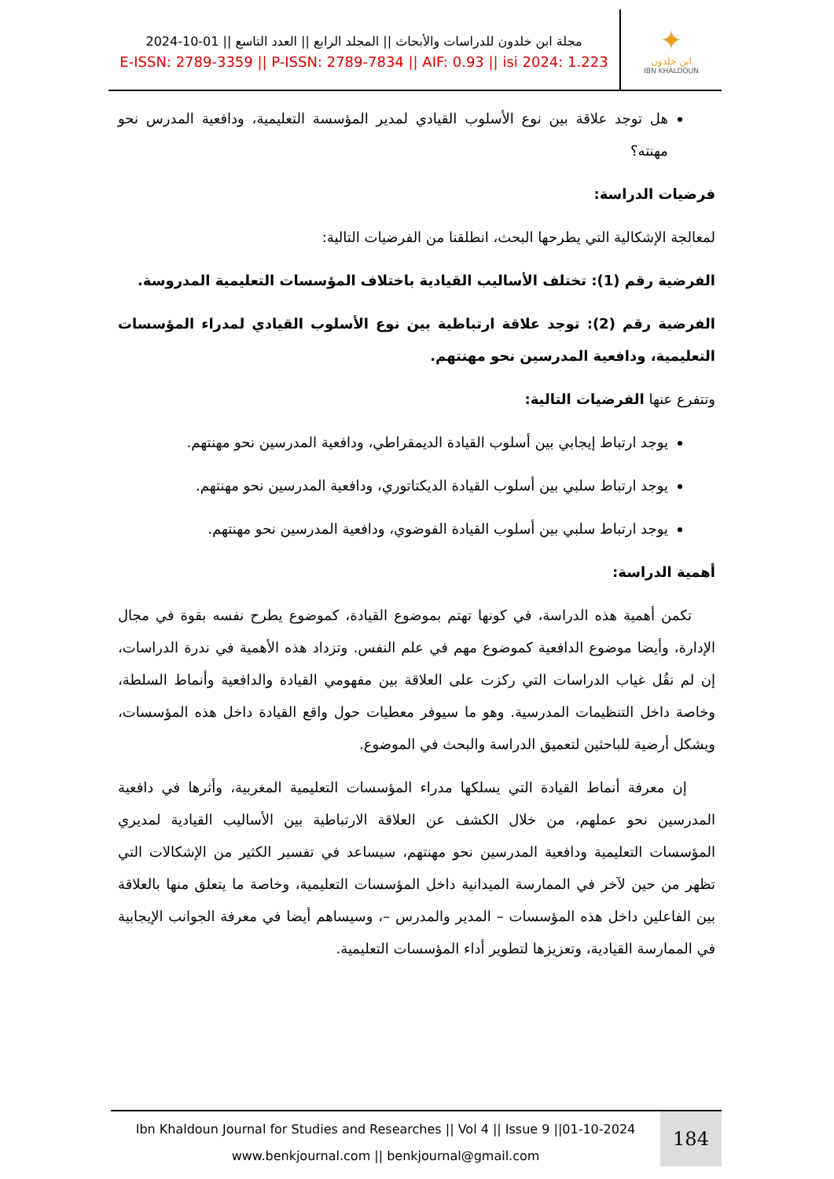مجلة ابن خلدون للدراسات والأبحاث || المجلد الرابع || العدد التاسع || 01-10-2024
E-ISSN: 2789-3359 || P-ISSN: 2789-7834 || AIF: 0.93 || isi 2024: 1.223
✦
ابن خلدون
IBN KHALDOUN
هل توجد علاقة بين نوع الأسلوب القيادي لمدير المؤسسة التعليمية، ودافعية المدرس نحو مهنته؟
فرضيات الدراسة:
لمعالجة الإشكالية التي يطرحها البحث، انطلقنا من الفرضيات التالية:
الفرضية رقم (1): تختلف الأساليب القيادية باختلاف المؤسسات التعليمية المدروسة.
الفرضية رقم (2): توجد علاقة ارتباطية بين نوع الأسلوب القيادي لمدراء المؤسسات التعليمية، ودافعية المدرسين نحو مهنتهم.
وتتفرع عنها الفرضيات التالية:
يوجد ارتباط إيجابي بين أسلوب القيادة الديمقراطي، ودافعية المدرسين نحو مهنتهم.
يوجد ارتباط سلبي بين أسلوب القيادة الديكتاتوري، ودافعية المدرسين نحو مهنتهم.
يوجد ارتباط سلبي بين أسلوب القيادة الفوضوي، ودافعية المدرسين نحو مهنتهم.
أهمية الدراسة:
تكمن أهمية هذه الدراسة، في كونها تهتم بموضوع القيادة، كموضوع يطرح نفسه بقوة في مجال الإدارة، وأيضا موضوع الدافعية كموضوع مهم في علم النفس. وتزداد هذه الأهمية في ندرة الدراسات، إن لم نقُل غياب الدراسات التي ركزت على العلاقة بين مفهومي القيادة والدافعية وأنماط السلطة، وخاصة داخل التنظيمات المدرسية. وهو ما سيوفر معطيات حول واقع القيادة داخل هذه المؤسسات، ويشكل أرضية للباحثين لتعميق الدراسة والبحث في الموضوع.
إن معرفة أنماط القيادة التي يسلكها مدراء المؤسسات التعليمية المغربية، وأثرها في دافعية المدرسين نحو عملهم، من خلال الكشف عن العلاقة الارتباطية بين الأساليب القيادية لمديري المؤسسات التعليمية ودافعية المدرسين نحو مهنتهم، سيساعد في تفسير الكثير من الإشكالات التي تظهر من حين لآخر في الممارسة الميدانية داخل المؤسسات التعليمية، وخاصة ما يتعلق منها بالعلاقة بين الفاعلين داخل هذه المؤسسات – المدير والمدرس –، وسيساهم أيضا في معرفة الجوانب الإيجابية في الممارسة القيادية، وتعزيزها لتطوير أداء المؤسسات التعليمية.
Ibn Khaldoun Journal for Studies and Researches || Vol 4 || Issue 9 ||01-10-2024
www.benkjournal.com || benkjournal@gmail.com
184